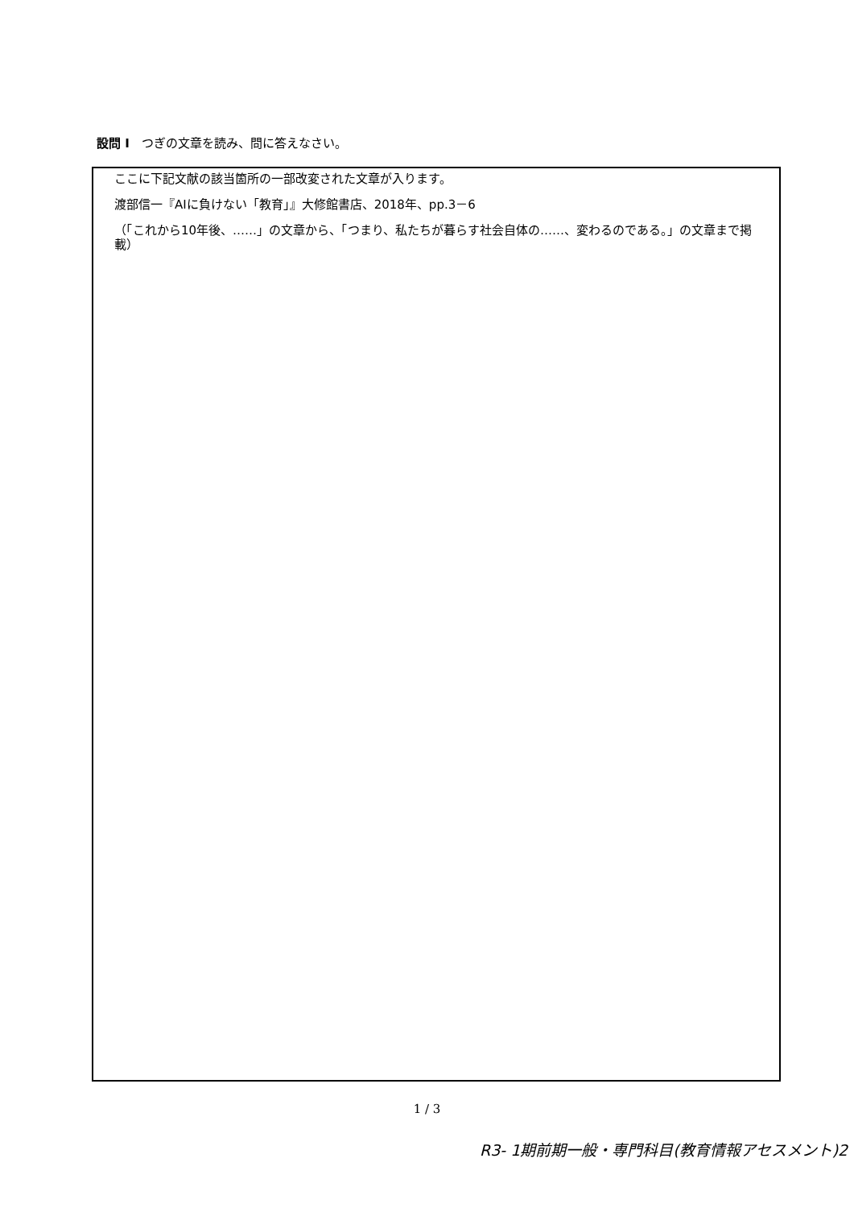設問 I　つぎの文章を読み、問に答えなさい。
ここに下記文献の該当箇所の一部改変された文章が入ります。
渡部信一『AIに負けない「教育」』大修館書店、2018年、pp.3－6
（「これから10年後、……」の文章から、「つまり、私たちが暮らす社会自体の……、変わるのである。」の文章まで掲載）
1 / 3
R3- 1期前期一般・専門科目(教育情報アセスメント)2